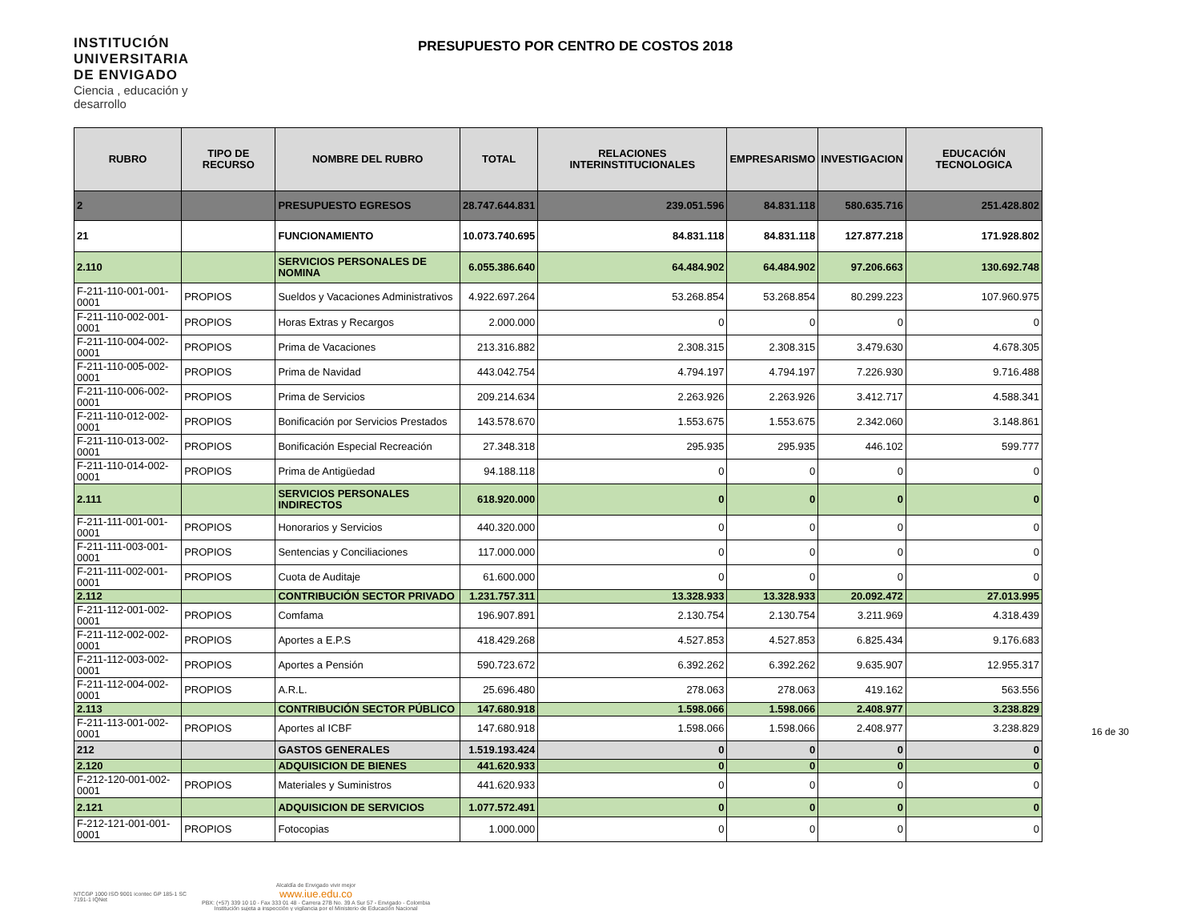INSTITUCIÓN
UNIVERSITARIA
DE ENVIGADO
Ciencia , educación y desarrollo
PRESUPUESTO POR CENTRO DE COSTOS 2018
| RUBRO | TIPO DE RECURSO | NOMBRE DEL RUBRO | TOTAL | RELACIONES INTERINSTITUCIONALES | EMPRESARISMO | INVESTIGACION | EDUCACIÓN TECNOLOGICA |
| --- | --- | --- | --- | --- | --- | --- | --- |
| 2 | | PRESUPUESTO EGRESOS | 28.747.644.831 | 239.051.596 | 84.831.118 | 580.635.716 | 251.428.802 |
| 21 | | FUNCIONAMIENTO | 10.073.740.695 | 84.831.118 | 84.831.118 | 127.877.218 | 171.928.802 |
| 2.110 | | SERVICIOS PERSONALES DE NOMINA | 6.055.386.640 | 64.484.902 | 64.484.902 | 97.206.663 | 130.692.748 |
| F-211-110-001-001-0001 | PROPIOS | Sueldos y Vacaciones Administrativos | 4.922.697.264 | 53.268.854 | 53.268.854 | 80.299.223 | 107.960.975 |
| F-211-110-002-001-0001 | PROPIOS | Horas Extras y Recargos | 2.000.000 | 0 | 0 | 0 | 0 |
| F-211-110-004-002-0001 | PROPIOS | Prima de Vacaciones | 213.316.882 | 2.308.315 | 2.308.315 | 3.479.630 | 4.678.305 |
| F-211-110-005-002-0001 | PROPIOS | Prima de Navidad | 443.042.754 | 4.794.197 | 4.794.197 | 7.226.930 | 9.716.488 |
| F-211-110-006-002-0001 | PROPIOS | Prima de Servicios | 209.214.634 | 2.263.926 | 2.263.926 | 3.412.717 | 4.588.341 |
| F-211-110-012-002-0001 | PROPIOS | Bonificación por Servicios Prestados | 143.578.670 | 1.553.675 | 1.553.675 | 2.342.060 | 3.148.861 |
| F-211-110-013-002-0001 | PROPIOS | Bonificación Especial Recreación | 27.348.318 | 295.935 | 295.935 | 446.102 | 599.777 |
| F-211-110-014-002-0001 | PROPIOS | Prima de Antigüedad | 94.188.118 | 0 | 0 | 0 | 0 |
| 2.111 | | SERVICIOS PERSONALES INDIRECTOS | 618.920.000 | 0 | 0 | 0 | 0 |
| F-211-111-001-001-0001 | PROPIOS | Honorarios y Servicios | 440.320.000 | 0 | 0 | 0 | 0 |
| F-211-111-003-001-0001 | PROPIOS | Sentencias y Conciliaciones | 117.000.000 | 0 | 0 | 0 | 0 |
| F-211-111-002-001-0001 | PROPIOS | Cuota de Auditaje | 61.600.000 | 0 | 0 | 0 | 0 |
| 2.112 | | CONTRIBUCIÓN SECTOR PRIVADO | 1.231.757.311 | 13.328.933 | 13.328.933 | 20.092.472 | 27.013.995 |
| F-211-112-001-002-0001 | PROPIOS | Comfama | 196.907.891 | 2.130.754 | 2.130.754 | 3.211.969 | 4.318.439 |
| F-211-112-002-002-0001 | PROPIOS | Aportes a E.P.S | 418.429.268 | 4.527.853 | 4.527.853 | 6.825.434 | 9.176.683 |
| F-211-112-003-002-0001 | PROPIOS | Aportes a Pensión | 590.723.672 | 6.392.262 | 6.392.262 | 9.635.907 | 12.955.317 |
| F-211-112-004-002-0001 | PROPIOS | A.R.L. | 25.696.480 | 278.063 | 278.063 | 419.162 | 563.556 |
| 2.113 | | CONTRIBUCIÓN SECTOR PÚBLICO | 147.680.918 | 1.598.066 | 1.598.066 | 2.408.977 | 3.238.829 |
| F-211-113-001-002-0001 | PROPIOS | Aportes al ICBF | 147.680.918 | 1.598.066 | 1.598.066 | 2.408.977 | 3.238.829 |
| 212 | | GASTOS GENERALES | 1.519.193.424 | 0 | 0 | 0 | 0 |
| 2.120 | | ADQUISICION DE BIENES | 441.620.933 | 0 | 0 | 0 | 0 |
| F-212-120-001-002-0001 | PROPIOS | Materiales y Suministros | 441.620.933 | 0 | 0 | 0 | 0 |
| 2.121 | | ADQUISICION DE SERVICIOS | 1.077.572.491 | 0 | 0 | 0 | 0 |
| F-212-121-001-001-0001 | PROPIOS | Fotocopias | 1.000.000 | 0 | 0 | 0 | 0 |
NTCGP 1000 ISO 9001 icontec GP 185-1 SC 7191-1 IQNet
Alcaldía de Envigado vivir mejor
www.iue.edu.co
PBX: (+57) 339 10 10 - Fax 333 01 48 - Carrera 27B No. 39 A Sur 57 - Envigado - Colombia
Institución sujeta a inspección y vigilancia por el Ministerio de Educación Nacional
16 de 30